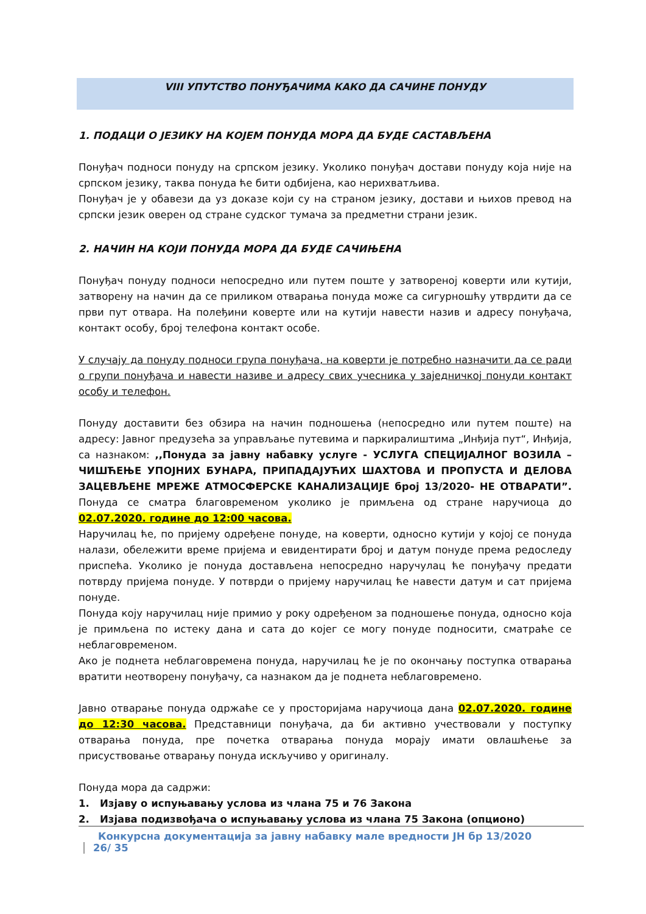VIII УПУТСТВО ПОНУЂАЧИМА КАКО ДА САЧИНЕ ПОНУДУ
1. ПОДАЦИ О ЈЕЗИКУ НА КОЈЕМ ПОНУДА МОРА ДА БУДЕ САСТАВЉЕНА
Понуђач подноси понуду на српском језику. Уколико понуђач достави понуду која није на српском језику, таква понуда ће бити одбијена, као нерихватљива.
Понуђач је у обавези да уз доказе који су на страном језику, достави и њихов превод на српски језик оверен од стране судског тумача за предметни страни језик.
2. НАЧИН НА КОЈИ ПОНУДА МОРА ДА БУДЕ САЧИЊЕНА
Понуђач понуду подноси непосредно или путем поште у затвореној коверти или кутији, затворену на начин да се приликом отварања понуда може са сигурношћу утврдити да се први пут отвара. На полеђини коверте или на кутији навести назив и адресу понуђача, контакт особу, број телефона контакт особе.
У случају да понуду подноси група понуђача, на коверти је потребно назначити да се ради о групи понуђача и навести називе и адресу свих учесника у заједничкој понуди контакт особу и телефон.
Понуду доставити без обзира на начин подношења (непосредно или путем поште) на адресу: Јавног предузећа за управљање путевима и паркиралиштима „Инђија пут“, Инђија, са назнаком: ,,Понуда за јавну набавку услуге - УСЛУГА СПЕЦИЈАЛНОГ ВОЗИЛА – ЧИШЋЕЊЕ УПОЈНИХ БУНАРА, ПРИПАДАЈУЋИХ ШАХТОВА И ПРОПУСТА И ДЕЛОВА ЗАЦЕВЉЕНЕ МРЕЖЕ АТМОСФЕРСКЕ КАНАЛИЗАЦИЈЕ број 13/2020- НЕ ОТВАРАТИ”. Понуда се сматра благовременом уколико је примљена од стране наручиоца до 02.07.2020. године до 12:00 часова.
Наручилац ће, по пријему одређене понуде, на коверти, односно кутији у којој се понуда налази, обележити време пријема и евидентирати број и датум понуде према редоследу приспећа. Уколико је понуда достављена непосредно наручулац ће понуђачу предати потврду пријема понуде. У потврди о пријему наручилац ће навести датум и сат пријема понуде.
Понуда коју наручилац није примио у року одређеном за подношење понуда, односно која је примљена по истеку дана и сата до којег се могу понуде подносити, сматраће се неблаговременом.
Ако је поднета неблаговремена понуда, наручилац ће је по окончању поступка отварања вратити неотворену понуђачу, са назнаком да је поднета неблаговремено.
Јавно отварање понуда одржаће се у просторијама наручиоца дана 02.07.2020. године до 12:30 часова. Представници понуђача, да би активно учествовали у поступку отварања понуда, пре почетка отварања понуда морају имати овлашћење за присуствовање отварању понуда искључиво у оригиналу.
Понуда мора да садржи:
1. Изјаву о испуњавању услова из члана 75 и 76 Закона
2. Изјава подизвођача о испуњавању услова из члана 75 Закона (опционо)
Конкурсна документација за јавну набавку мале вредности ЈН бр 13/2020 26/ 35